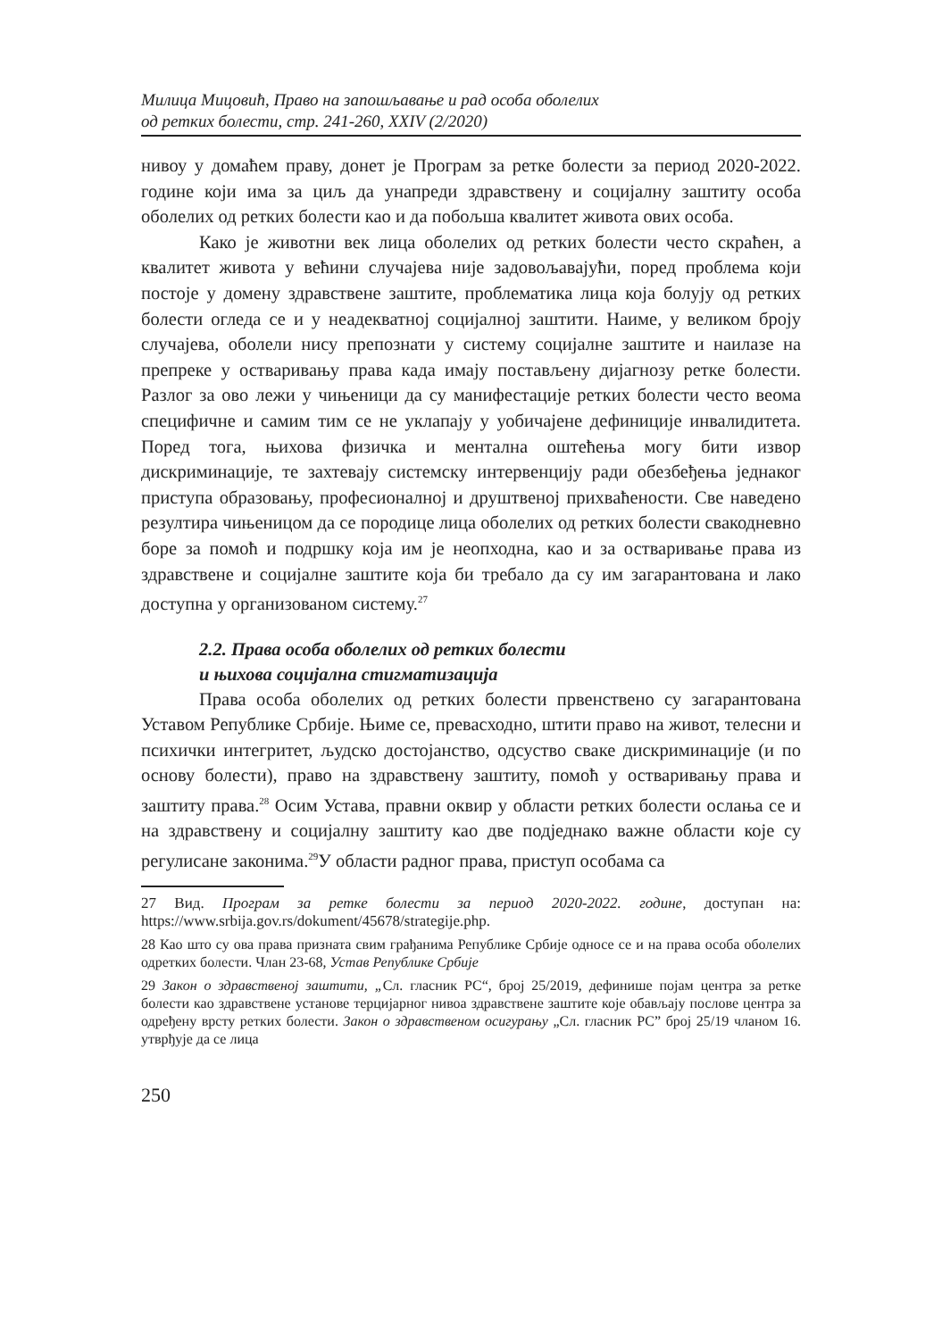Милица Мицовић, Право на запошљавање и рад особа оболелих
од ретких болести, стр. 241-260, XXIV (2/2020)
нивоу у домаћем праву, донет је Програм за ретке болести за период 2020-2022. године који има за циљ да унапреди здравствену и социјалну заштиту особа оболелих од ретких болести као и да побољша квалитет живота ових особа.
Како је животни век лица оболелих од ретких болести често скраћен, а квалитет живота у већини случајева није задовољавајући, поред проблема који постоје у домену здравствене заштите, проблематика лица која болују од ретких болести огледа се и у неадекватној социјалној заштити. Наиме, у великом броју случајева, оболели нису препознати у систему социјалне заштите и наилазе на препреке у остваривању права када имају постављену дијагнозу ретке болести. Разлог за ово лежи у чињеници да су манифестације ретких болести често веома специфичне и самим тим се не уклапају у уобичајене дефиниције инвалидитета. Поред тога, њихова физичка и ментална оштећења могу бити извор дискриминације, те захтевају системску интервенцију ради обезбеђења једнаког приступа образовању, професионалној и друштвеној прихваћености. Све наведено резултира чињеницом да се породице лица оболелих од ретких болести свакодневно боре за помоћ и подршку која им је неопходна, као и за остваривање права из здравствене и социјалне заштите која би требало да су им загарантована и лако доступна у организованом систему.<sup>27</sup>
2.2. Права особа оболелих од ретких болести
и њихова социјална стигматизација
Права особа оболелих од ретких болести првенствено су загарантована Уставом Републике Србије. Њиме се, превасходно, штити право на живот, телесни и психички интегритет, људско достојанство, одсуство сваке дискриминације (и по основу болести), право на здравствену заштиту, помоћ у остваривању права и заштиту права.<sup>28</sup> Осим Устава, правни оквир у области ретких болести ослања се и на здравствену и социјалну заштиту као две подједнако важне области које су регулисане законима.<sup>29</sup>У области радног права, приступ особама са
27 Вид. Програм за ретке болести за период 2020-2022. године, доступан на: https://www.srbija.gov.rs/dokument/45678/strategije.php.
28 Као што су ова права призната свим грађанима Републике Србије односе се и на права особа оболелих одретких болести. Члан 23-68, Устав Републике Србије
29 Закон о здравственој заштити, „Сл. гласник РС“, број 25/2019, дефинише појам центра за ретке болести као здравствене установе терцијарног нивоа здравствене заштите које обављају послове центра за одређену врсту ретких болести. Закон о здравственом осигурању „Сл. гласник РС” број 25/19 чланом 16. утврђује да се лица
250